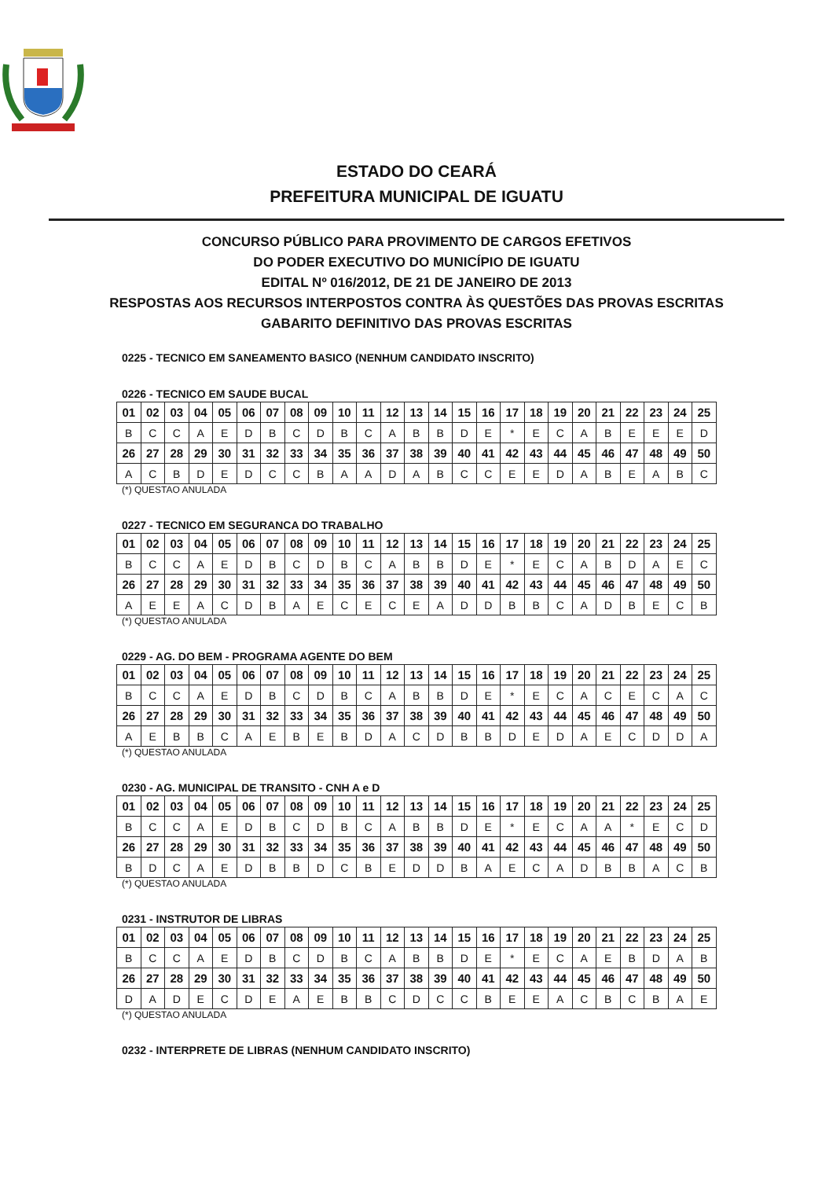ESTADO DO CEARÁ
PREFEITURA MUNICIPAL DE IGUATU
CONCURSO PÚBLICO PARA PROVIMENTO DE CARGOS EFETIVOS
DO PODER EXECUTIVO DO MUNICÍPIO DE IGUATU
EDITAL Nº 016/2012, DE 21 DE JANEIRO DE 2013
RESPOSTAS AOS RECURSOS INTERPOSTOS CONTRA ÀS QUESTÕES DAS PROVAS ESCRITAS
GABARITO DEFINITIVO DAS PROVAS ESCRITAS
0225 - TECNICO EM SANEAMENTO BASICO (NENHUM CANDIDATO INSCRITO)
0226 - TECNICO EM SAUDE BUCAL
| 01 | 02 | 03 | 04 | 05 | 06 | 07 | 08 | 09 | 10 | 11 | 12 | 13 | 14 | 15 | 16 | 17 | 18 | 19 | 20 | 21 | 22 | 23 | 24 | 25 |
| B | C | C | A | E | D | B | C | D | B | C | A | B | B | D | E | * | E | C | A | B | E | E | E | D |
| 26 | 27 | 28 | 29 | 30 | 31 | 32 | 33 | 34 | 35 | 36 | 37 | 38 | 39 | 40 | 41 | 42 | 43 | 44 | 45 | 46 | 47 | 48 | 49 | 50 |
| A | C | B | D | E | D | C | C | B | A | A | D | A | B | C | C | E | E | D | A | B | E | A | B | C |
(*) QUESTAO ANULADA
0227 - TECNICO EM SEGURANCA DO TRABALHO
| 01 | 02 | 03 | 04 | 05 | 06 | 07 | 08 | 09 | 10 | 11 | 12 | 13 | 14 | 15 | 16 | 17 | 18 | 19 | 20 | 21 | 22 | 23 | 24 | 25 |
| B | C | C | A | E | D | B | C | D | B | C | A | B | B | D | E | * | E | C | A | B | D | A | E | C |
| 26 | 27 | 28 | 29 | 30 | 31 | 32 | 33 | 34 | 35 | 36 | 37 | 38 | 39 | 40 | 41 | 42 | 43 | 44 | 45 | 46 | 47 | 48 | 49 | 50 |
| A | E | E | A | C | D | B | A | E | C | E | C | E | A | D | D | B | B | C | A | D | B | E | C | B |
(*) QUESTAO ANULADA
0229 - AG. DO BEM - PROGRAMA AGENTE DO BEM
| 01 | 02 | 03 | 04 | 05 | 06 | 07 | 08 | 09 | 10 | 11 | 12 | 13 | 14 | 15 | 16 | 17 | 18 | 19 | 20 | 21 | 22 | 23 | 24 | 25 |
| B | C | C | A | E | D | B | C | D | B | C | A | B | B | D | E | * | E | C | A | C | E | C | A | C |
| 26 | 27 | 28 | 29 | 30 | 31 | 32 | 33 | 34 | 35 | 36 | 37 | 38 | 39 | 40 | 41 | 42 | 43 | 44 | 45 | 46 | 47 | 48 | 49 | 50 |
| A | E | B | B | C | A | E | B | E | B | D | A | C | D | B | B | D | E | D | A | E | C | D | D | A |
(*) QUESTAO ANULADA
0230 - AG. MUNICIPAL DE TRANSITO - CNH A e D
| 01 | 02 | 03 | 04 | 05 | 06 | 07 | 08 | 09 | 10 | 11 | 12 | 13 | 14 | 15 | 16 | 17 | 18 | 19 | 20 | 21 | 22 | 23 | 24 | 25 |
| B | C | C | A | E | D | B | C | D | B | C | A | B | B | D | E | * | E | C | A | A | * | E | C | D |
| 26 | 27 | 28 | 29 | 30 | 31 | 32 | 33 | 34 | 35 | 36 | 37 | 38 | 39 | 40 | 41 | 42 | 43 | 44 | 45 | 46 | 47 | 48 | 49 | 50 |
| B | D | C | A | E | D | B | B | D | C | B | E | D | D | B | A | E | C | A | D | B | B | A | C | B |
(*) QUESTAO ANULADA
0231 - INSTRUTOR DE LIBRAS
| 01 | 02 | 03 | 04 | 05 | 06 | 07 | 08 | 09 | 10 | 11 | 12 | 13 | 14 | 15 | 16 | 17 | 18 | 19 | 20 | 21 | 22 | 23 | 24 | 25 |
| B | C | C | A | E | D | B | C | D | B | C | A | B | B | D | E | * | E | C | A | E | B | D | A | B |
| 26 | 27 | 28 | 29 | 30 | 31 | 32 | 33 | 34 | 35 | 36 | 37 | 38 | 39 | 40 | 41 | 42 | 43 | 44 | 45 | 46 | 47 | 48 | 49 | 50 |
| D | A | D | E | C | D | E | A | E | B | B | C | D | C | C | B | E | E | A | C | B | C | B | A | E |
(*) QUESTAO ANULADA
0232 - INTERPRETE DE LIBRAS (NENHUM CANDIDATO INSCRITO)